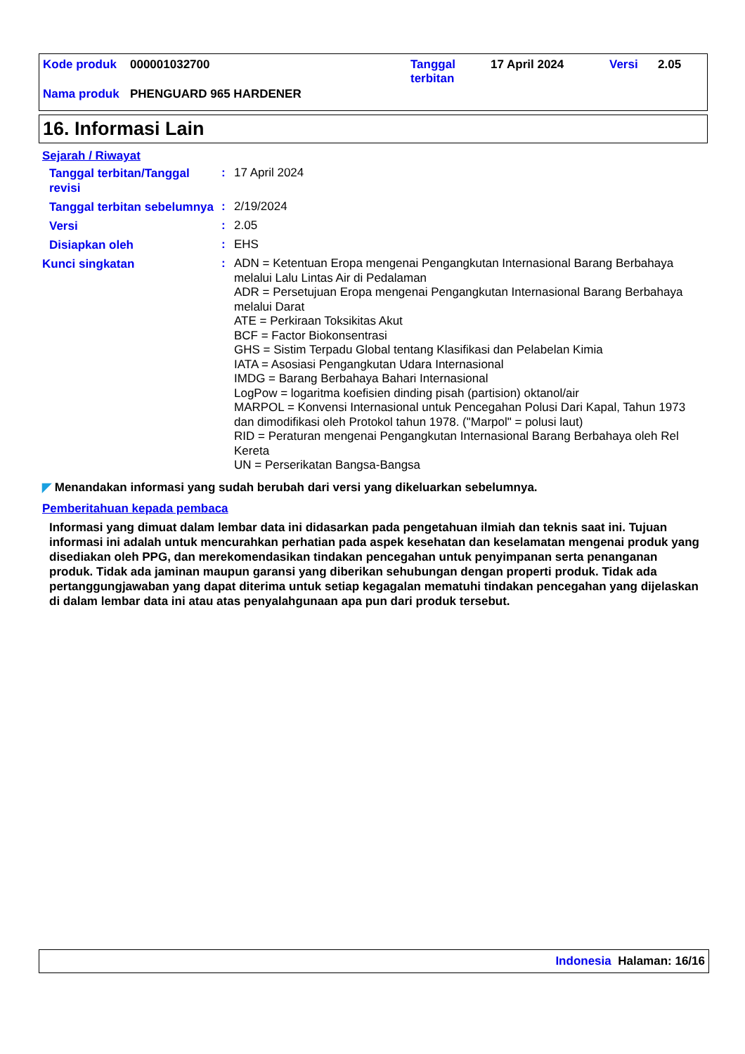| Kode produk | 000001032700 | Tanggal terbitan | 17 April 2024 | Versi | 2.05 |
| Nama produk | PHENGUARD 965 HARDENER | | | | |
16. Informasi Lain
Sejarah / Riwayat
Tanggal terbitan/Tanggal revisi
:
17 April 2024
Tanggal terbitan sebelumnya
:
2/19/2024
Versi
:
2.05
Disiapkan oleh
:
EHS
Kunci singkatan
:
ADN = Ketentuan Eropa mengenai Pengangkutan Internasional Barang Berbahaya melalui Lalu Lintas Air di Pedalaman
ADR = Persetujuan Eropa mengenai Pengangkutan Internasional Barang Berbahaya melalui Darat
ATE = Perkiraan Toksikitas Akut
BCF = Factor Biokonsentrasi
GHS = Sistim Terpadu Global tentang Klasifikasi dan Pelabelan Kimia
IATA = Asosiasi Pengangkutan Udara Internasional
IMDG = Barang Berbahaya Bahari Internasional
LogPow = logaritma koefisien dinding pisah (partision) oktanol/air
MARPOL = Konvensi Internasional untuk Pencegahan Polusi Dari Kapal, Tahun 1973 dan dimodifikasi oleh Protokol tahun 1978. ("Marpol" = polusi laut)
RID = Peraturan mengenai Pengangkutan Internasional Barang Berbahaya oleh Rel Kereta
UN = Perserikatan Bangsa-Bangsa
◤ Menandakan informasi yang sudah berubah dari versi yang dikeluarkan sebelumnya.
Pemberitahuan kepada pembaca
Informasi yang dimuat dalam lembar data ini didasarkan pada pengetahuan ilmiah dan teknis saat ini. Tujuan informasi ini adalah untuk mencurahkan perhatian pada aspek kesehatan dan keselamatan mengenai produk yang disediakan oleh PPG, dan merekomendasikan tindakan pencegahan untuk penyimpanan serta penanganan produk. Tidak ada jaminan maupun garansi yang diberikan sehubungan dengan properti produk. Tidak ada pertanggungjawaban yang dapat diterima untuk setiap kegagalan mematuhi tindakan pencegahan yang dijelaskan di dalam lembar data ini atau atas penyalahgunaan apa pun dari produk tersebut.
Indonesia Halaman: 16/16